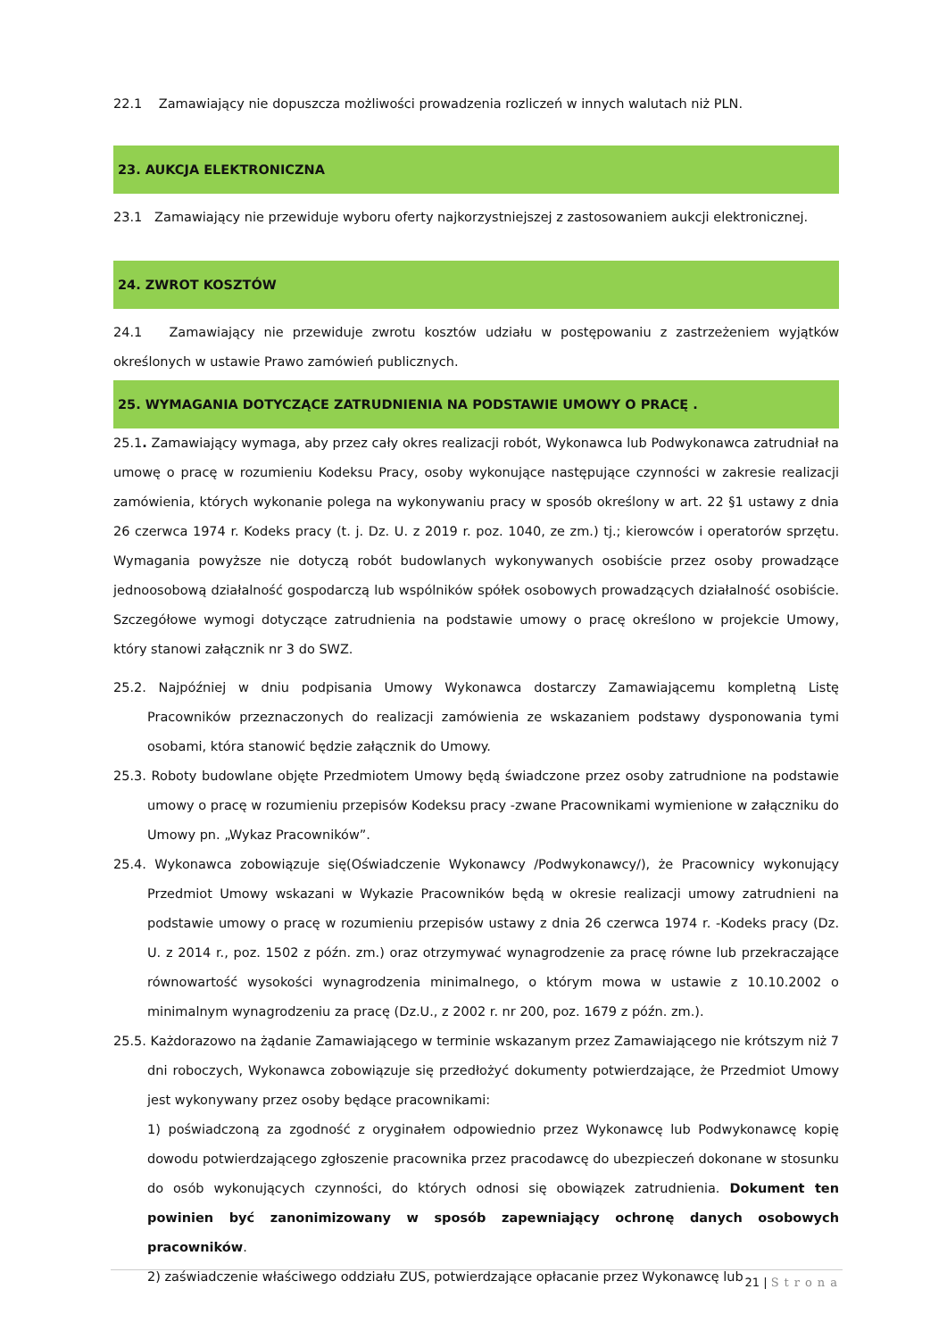22.1 Zamawiający nie dopuszcza możliwości prowadzenia rozliczeń w innych walutach niż PLN.
23. AUKCJA ELEKTRONICZNA
23.1 Zamawiający nie przewiduje wyboru oferty najkorzystniejszej z zastosowaniem aukcji elektronicznej.
24. ZWROT KOSZTÓW
24.1 Zamawiający nie przewiduje zwrotu kosztów udziału w postępowaniu z zastrzeżeniem wyjątków określonych w ustawie Prawo zamówień publicznych.
25. WYMAGANIA DOTYCZĄCE ZATRUDNIENIA NA PODSTAWIE UMOWY O PRACĘ .
25.1. Zamawiający wymaga, aby przez cały okres realizacji robót, Wykonawca lub Podwykonawca zatrudniał na umowę o pracę w rozumieniu Kodeksu Pracy, osoby wykonujące następujące czynności w zakresie realizacji zamówienia, których wykonanie polega na wykonywaniu pracy w sposób określony w art. 22 §1 ustawy z dnia 26 czerwca 1974 r. Kodeks pracy (t. j. Dz. U. z 2019 r. poz. 1040, ze zm.) tj.; kierowców i operatorów sprzętu. Wymagania powyższe nie dotyczą robót budowlanych wykonywanych osobiście przez osoby prowadzące jednoosobową działalność gospodarczą lub wspólników spółek osobowych prowadzących działalność osobiście. Szczegółowe wymogi dotyczące zatrudnienia na podstawie umowy o pracę określono w projekcie Umowy, który stanowi załącznik nr 3 do SWZ.
25.2. Najpóźniej w dniu podpisania Umowy Wykonawca dostarczy Zamawiającemu kompletną Listę Pracowników przeznaczonych do realizacji zamówienia ze wskazaniem podstawy dysponowania tymi osobami, która stanowić będzie załącznik do Umowy.
25.3. Roboty budowlane objęte Przedmiotem Umowy będą świadczone przez osoby zatrudnione na podstawie umowy o pracę w rozumieniu przepisów Kodeksu pracy -zwane Pracownikami wymienione w załączniku do Umowy pn. „Wykaz Pracowników”.
25.4. Wykonawca zobowiązuje się(Oświadczenie Wykonawcy /Podwykonawcy/), że Pracownicy wykonujący Przedmiot Umowy wskazani w Wykazie Pracowników będą w okresie realizacji umowy zatrudnieni na podstawie umowy o pracę w rozumieniu przepisów ustawy z dnia 26 czerwca 1974 r. -Kodeks pracy (Dz. U. z 2014 r., poz. 1502 z późn. zm.) oraz otrzymywać wynagrodzenie za pracę równe lub przekraczające równowartość wysokości wynagrodzenia minimalnego, o którym mowa w ustawie z 10.10.2002 o minimalnym wynagrodzeniu za pracę (Dz.U., z 2002 r. nr 200, poz. 1679 z późn. zm.).
25.5. Każdorazowo na żądanie Zamawiającego w terminie wskazanym przez Zamawiającego nie krótszym niż 7 dni roboczych, Wykonawca zobowiązuje się przedłożyć dokumenty potwierdzające, że Przedmiot Umowy jest wykonywany przez osoby będące pracownikami:
1) poświadczoną za zgodność z oryginałem odpowiednio przez Wykonawcę lub Podwykonawcę kopię dowodu potwierdzającego zgłoszenie pracownika przez pracodawcę do ubezpieczeń dokonane w stosunku do osób wykonujących czynności, do których odnosi się obowiązek zatrudnienia. Dokument ten powinien być zanonimizowany w sposób zapewniający ochronę danych osobowych pracowników.
2) zaświadczenie właściwego oddziału ZUS, potwierdzające opłacanie przez Wykonawcę lub
21 | Strona